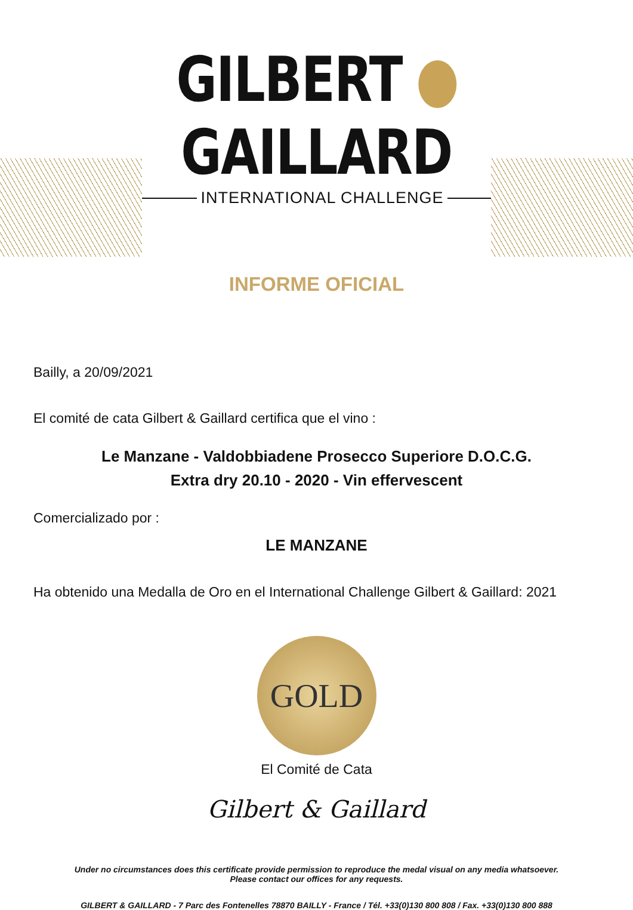GILBERT GAILLARD
INTERNATIONAL CHALLENGE
INFORME OFICIAL
Bailly, a 20/09/2021
El comité de cata Gilbert & Gaillard certifica que el vino :
Le Manzane - Valdobbiadene Prosecco Superiore D.O.C.G.
Extra dry 20.10 - 2020 - Vin effervescent
Comercializado por :
LE MANZANE
Ha obtenido una Medalla de Oro en el International Challenge Gilbert & Gaillard: 2021
GOLD
El Comité de Cata
Gilbert & Gaillard
Under no circumstances does this certificate provide permission to reproduce the medal visual on any media whatsoever.
Please contact our offices for any requests.
GILBERT & GAILLARD - 7 Parc des Fontenelles 78870 BAILLY - France / Tél. +33(0)130 800 808 / Fax. +33(0)130 800 888